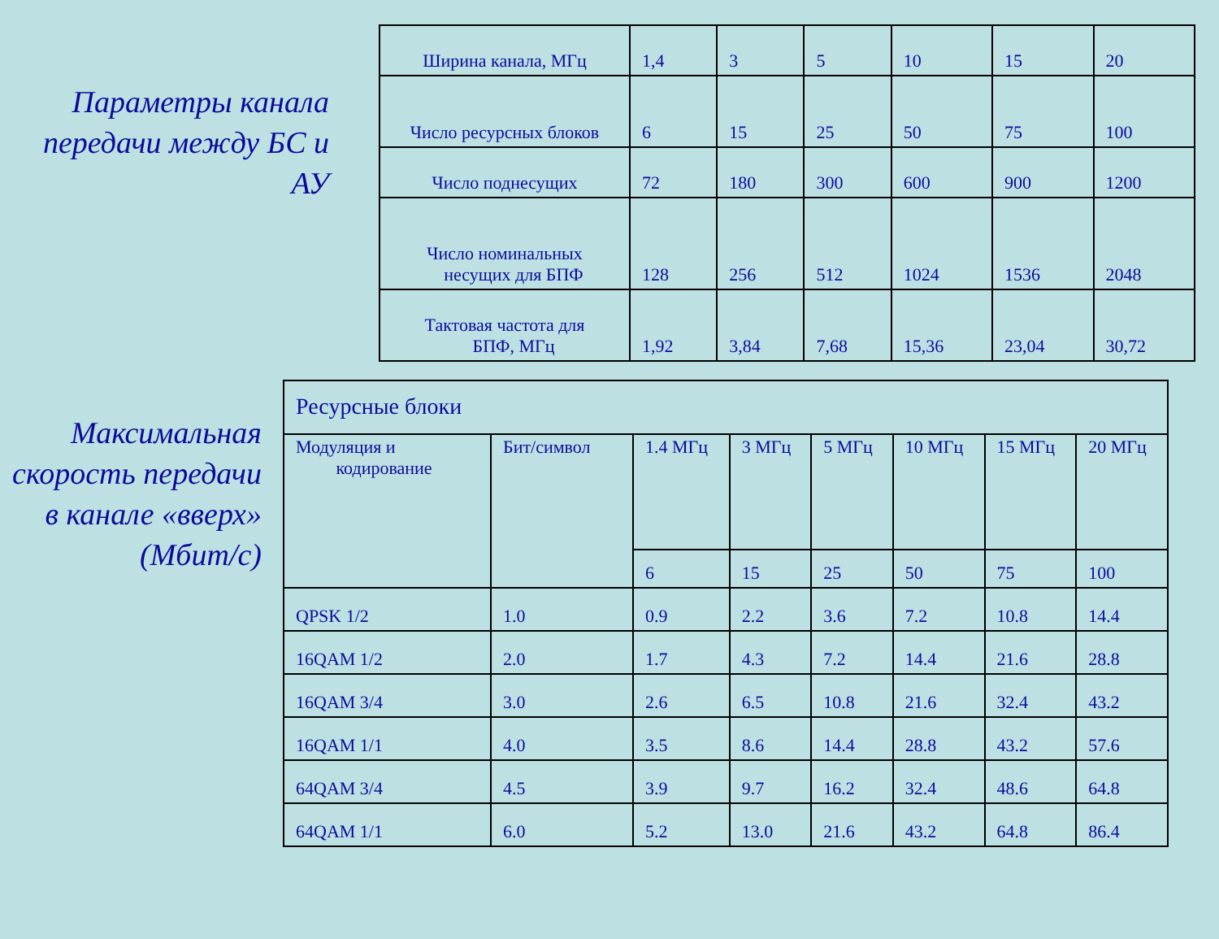Параметры канала передачи между БС и АУ
| Ширина канала, МГц | 1,4 | 3 | 5 | 10 | 15 | 20 |
| Число ресурсных блоков | 6 | 15 | 25 | 50 | 75 | 100 |
| Число поднесущих | 72 | 180 | 300 | 600 | 900 | 1200 |
| Число номинальных несущих для БПФ | 128 | 256 | 512 | 1024 | 1536 | 2048 |
| Тактовая частота для БПФ, МГц | 1,92 | 3,84 | 7,68 | 15,36 | 23,04 | 30,72 |
Максимальная скорость передачи в канале «вверх» (Мбит/с)
| Ресурсные блоки | | | | | | | |
| Модуляция и кодирование | Бит/символ | 1.4 МГц | 3 МГц | 5 МГц | 10 МГц | 15 МГц | 20 МГц |
| | | 6 | 15 | 25 | 50 | 75 | 100 |
| QPSK 1/2 | 1.0 | 0.9 | 2.2 | 3.6 | 7.2 | 10.8 | 14.4 |
| 16QAM 1/2 | 2.0 | 1.7 | 4.3 | 7.2 | 14.4 | 21.6 | 28.8 |
| 16QAM 3/4 | 3.0 | 2.6 | 6.5 | 10.8 | 21.6 | 32.4 | 43.2 |
| 16QAM 1/1 | 4.0 | 3.5 | 8.6 | 14.4 | 28.8 | 43.2 | 57.6 |
| 64QAM 3/4 | 4.5 | 3.9 | 9.7 | 16.2 | 32.4 | 48.6 | 64.8 |
| 64QAM 1/1 | 6.0 | 5.2 | 13.0 | 21.6 | 43.2 | 64.8 | 86.4 |